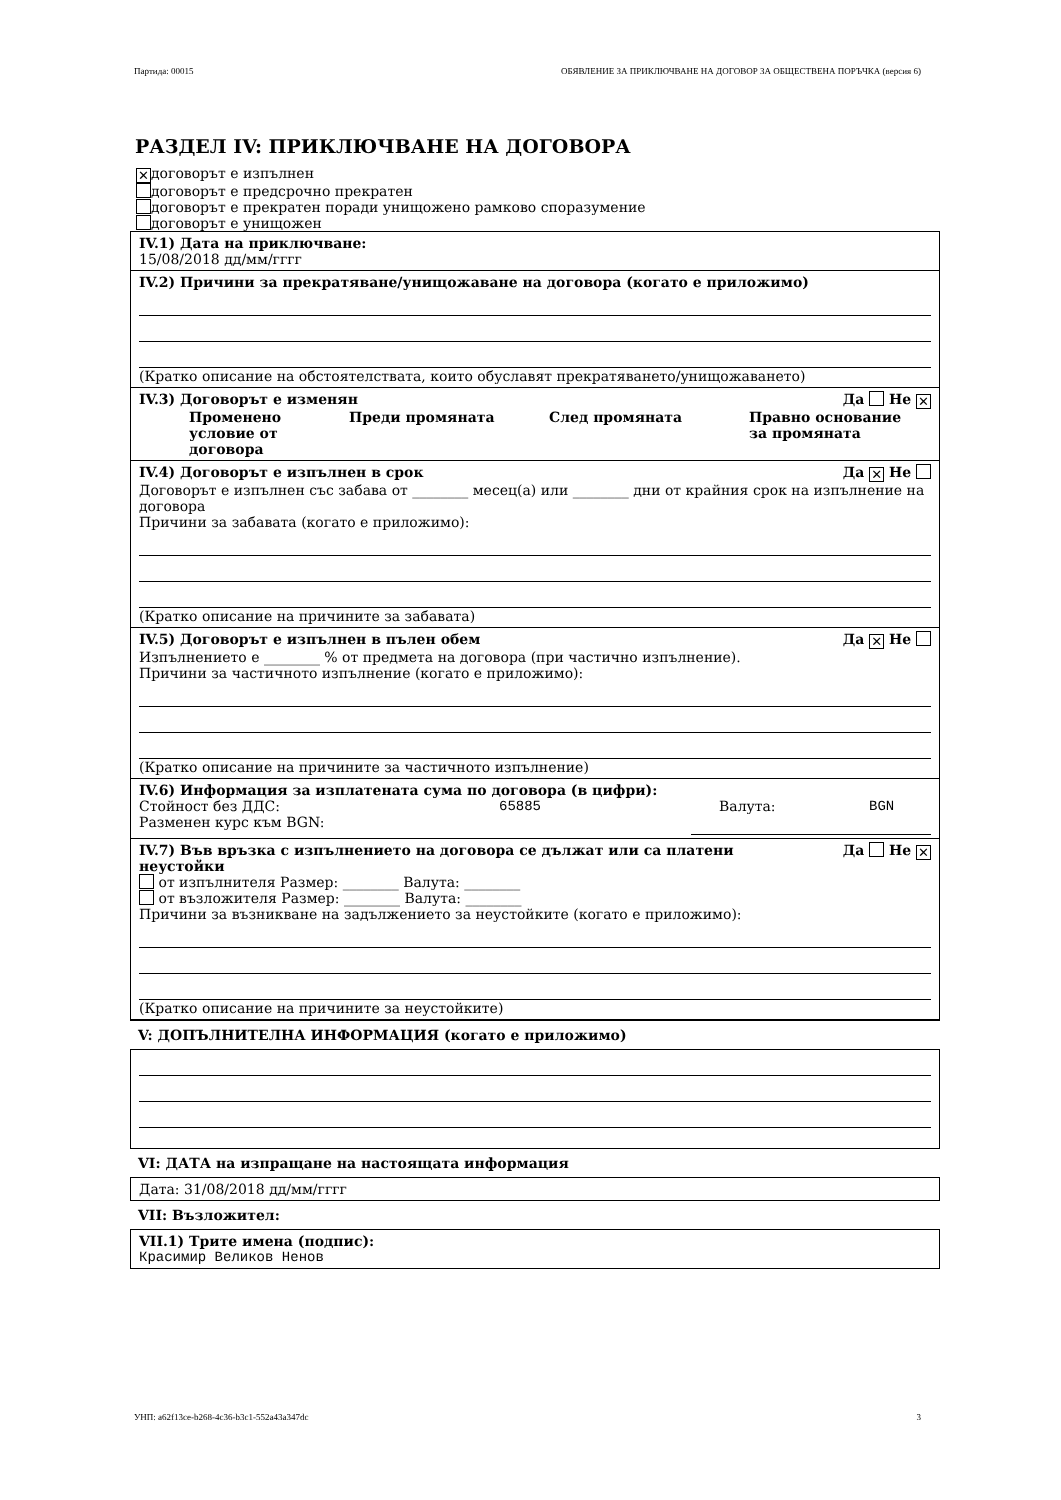Партида: 00015 ОБЯВЛЕНИЕ ЗА ПРИКЛЮЧВАНЕ НА ДОГОВОР ЗА ОБЩЕСТВЕНА ПОРЪЧКА (версия 6)
РАЗДЕЛ IV: ПРИКЛЮЧВАНЕ НА ДОГОВОРА
✕ договорът е изпълнен
договорът е предсрочно прекратен
договорът е прекратен поради унищожено рамково споразумение
договорът е унищожен
IV.1) Дата на приключване:
15/08/2018 дд/мм/гггг
IV.2) Причини за прекратяване/унищожаване на договора (когато е приложимо)
(Кратко описание на обстоятелствата, които обуславят прекратяването/унищожаването)
IV.3) Договорът е изменян Да Не ✕
Променено условие от договора Преди промяната След промяната Правно основание за промяната
IV.4) Договорът е изпълнен в срок Да ✕ Не
Договорът е изпълнен със забава от ________ месец(а) или ________ дни от крайния срок на изпълнение на договора
Причини за забавата (когато е приложимо):
(Кратко описание на причините за забавата)
IV.5) Договорът е изпълнен в пълен обем Да ✕ Не
Изпълнението е ________ % от предмета на договора (при частично изпълнение).
Причини за частичното изпълнение (когато е приложимо):
(Кратко описание на причините за частичното изпълнение)
IV.6) Информация за изплатената сума по договора (в цифри):
Стойност без ДДС: 65885 Валута: BGN
Разменен курс към BGN:
IV.7) Във връзка с изпълнението на договора се дължат или са платени
неустойки Да Не ✕
от изпълнителя Размер: ________ Валута: ________
от възложителя Размер: ________ Валута: ________
Причини за възникване на задължението за неустойките (когато е приложимо):
(Кратко описание на причините за неустойките)
V: ДОПЪЛНИТЕЛНА ИНФОРМАЦИЯ (когато е приложимо)
VI: ДАТА на изпращане на настоящата информация
Дата: 31/08/2018 дд/мм/гггг
VII: Възложител:
VII.1) Трите имена (подпис):
Красимир Великов Ненов
УНП: a62f13ce-b268-4c36-b3c1-552a43a347dc 3